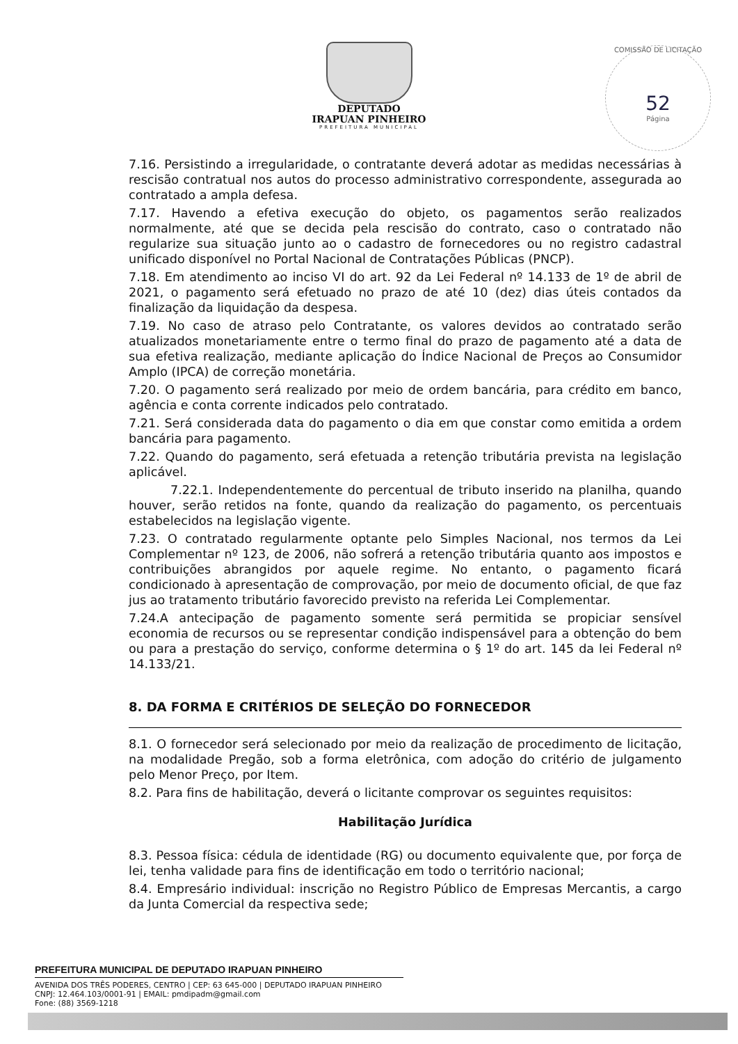DEPUTADO
IRAPUAN PINHEIRO
PREFEITURA MUNICIPAL
COMISSÃO DE LICITAÇÃO
52
Página
7.16. Persistindo a irregularidade, o contratante deverá adotar as medidas necessárias à rescisão contratual nos autos do processo administrativo correspondente, assegurada ao contratado a ampla defesa.
7.17. Havendo a efetiva execução do objeto, os pagamentos serão realizados normalmente, até que se decida pela rescisão do contrato, caso o contratado não regularize sua situação junto ao o cadastro de fornecedores ou no registro cadastral unificado disponível no Portal Nacional de Contratações Públicas (PNCP).
7.18. Em atendimento ao inciso VI do art. 92 da Lei Federal nº 14.133 de 1º de abril de 2021, o pagamento será efetuado no prazo de até 10 (dez) dias úteis contados da finalização da liquidação da despesa.
7.19. No caso de atraso pelo Contratante, os valores devidos ao contratado serão atualizados monetariamente entre o termo final do prazo de pagamento até a data de sua efetiva realização, mediante aplicação do Índice Nacional de Preços ao Consumidor Amplo (IPCA) de correção monetária.
7.20. O pagamento será realizado por meio de ordem bancária, para crédito em banco, agência e conta corrente indicados pelo contratado.
7.21. Será considerada data do pagamento o dia em que constar como emitida a ordem bancária para pagamento.
7.22. Quando do pagamento, será efetuada a retenção tributária prevista na legislação aplicável.
7.22.1. Independentemente do percentual de tributo inserido na planilha, quando houver, serão retidos na fonte, quando da realização do pagamento, os percentuais estabelecidos na legislação vigente.
7.23. O contratado regularmente optante pelo Simples Nacional, nos termos da Lei Complementar nº 123, de 2006, não sofrerá a retenção tributária quanto aos impostos e contribuições abrangidos por aquele regime. No entanto, o pagamento ficará condicionado à apresentação de comprovação, por meio de documento oficial, de que faz jus ao tratamento tributário favorecido previsto na referida Lei Complementar.
7.24.A antecipação de pagamento somente será permitida se propiciar sensível economia de recursos ou se representar condição indispensável para a obtenção do bem ou para a prestação do serviço, conforme determina o § 1º do art. 145 da lei Federal nº 14.133/21.
8. DA FORMA E CRITÉRIOS DE SELEÇÃO DO FORNECEDOR
8.1. O fornecedor será selecionado por meio da realização de procedimento de licitação, na modalidade Pregão, sob a forma eletrônica, com adoção do critério de julgamento pelo Menor Preço, por Item.
8.2. Para fins de habilitação, deverá o licitante comprovar os seguintes requisitos:
Habilitação Jurídica
8.3. Pessoa física: cédula de identidade (RG) ou documento equivalente que, por força de lei, tenha validade para fins de identificação em todo o território nacional;
8.4. Empresário individual: inscrição no Registro Público de Empresas Mercantis, a cargo da Junta Comercial da respectiva sede;
PREFEITURA MUNICIPAL DE DEPUTADO IRAPUAN PINHEIRO
AVENIDA DOS TRÊS PODERES, CENTRO | CEP: 63 645-000 | DEPUTADO IRAPUAN PINHEIRO
CNPJ: 12.464.103/0001-91 | EMAIL: pmdipadm@gmail.com
Fone: (88) 3569-1218